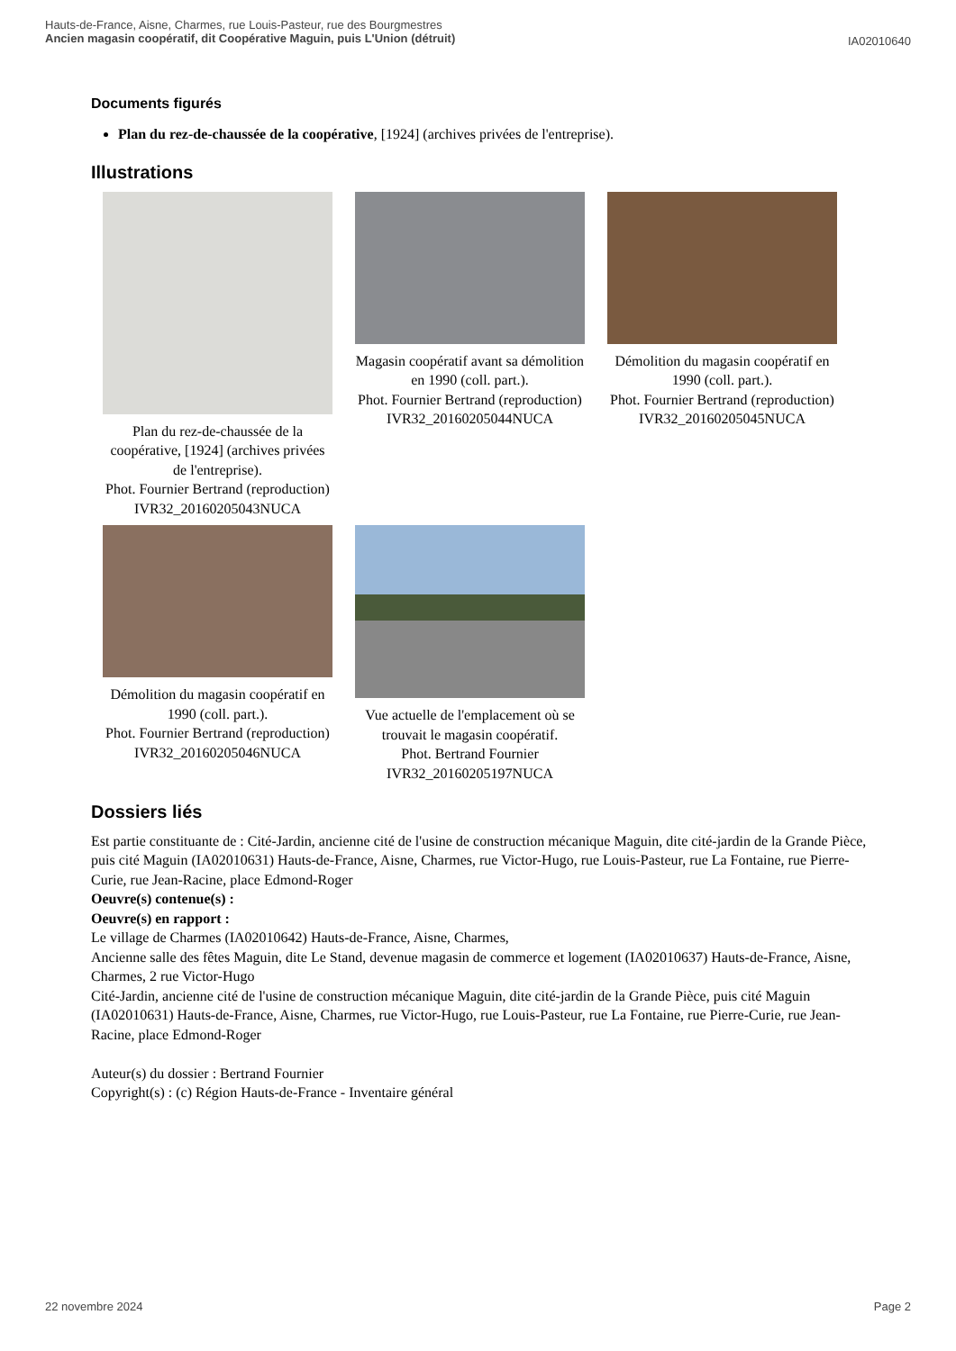Hauts-de-France, Aisne, Charmes, rue Louis-Pasteur, rue des Bourgmestres
Ancien magasin coopératif, dit Coopérative Maguin, puis L'Union (détruit)
IA02010640
Documents figurés
Plan du rez-de-chaussée de la coopérative, [1924] (archives privées de l'entreprise).
Illustrations
Plan du rez-de-chaussée de la coopérative, [1924] (archives privées de l'entreprise).
Phot. Fournier Bertrand (reproduction)
IVR32_20160205043NUCA
Magasin coopératif avant sa démolition en 1990 (coll. part.).
Phot. Fournier Bertrand (reproduction)
IVR32_20160205044NUCA
Démolition du magasin coopératif en 1990 (coll. part.).
Phot. Fournier Bertrand (reproduction)
IVR32_20160205045NUCA
Démolition du magasin coopératif en 1990 (coll. part.).
Phot. Fournier Bertrand (reproduction)
IVR32_20160205046NUCA
Vue actuelle de l'emplacement où se trouvait le magasin coopératif.
Phot. Bertrand Fournier
IVR32_20160205197NUCA
Dossiers liés
Est partie constituante de : Cité-Jardin, ancienne cité de l'usine de construction mécanique Maguin, dite cité-jardin de la Grande Pièce, puis cité Maguin (IA02010631) Hauts-de-France, Aisne, Charmes, rue Victor-Hugo, rue Louis-Pasteur, rue La Fontaine, rue Pierre-Curie, rue Jean-Racine, place Edmond-Roger
Oeuvre(s) contenue(s) :
Oeuvre(s) en rapport :
Le village de Charmes (IA02010642) Hauts-de-France, Aisne, Charmes,
Ancienne salle des fêtes Maguin, dite Le Stand, devenue magasin de commerce et logement (IA02010637) Hauts-de-France, Aisne, Charmes, 2 rue Victor-Hugo
Cité-Jardin, ancienne cité de l'usine de construction mécanique Maguin, dite cité-jardin de la Grande Pièce, puis cité Maguin (IA02010631) Hauts-de-France, Aisne, Charmes, rue Victor-Hugo, rue Louis-Pasteur, rue La Fontaine, rue Pierre-Curie, rue Jean-Racine, place Edmond-Roger
Auteur(s) du dossier : Bertrand Fournier
Copyright(s) : (c) Région Hauts-de-France - Inventaire général
22 novembre 2024 Page 2